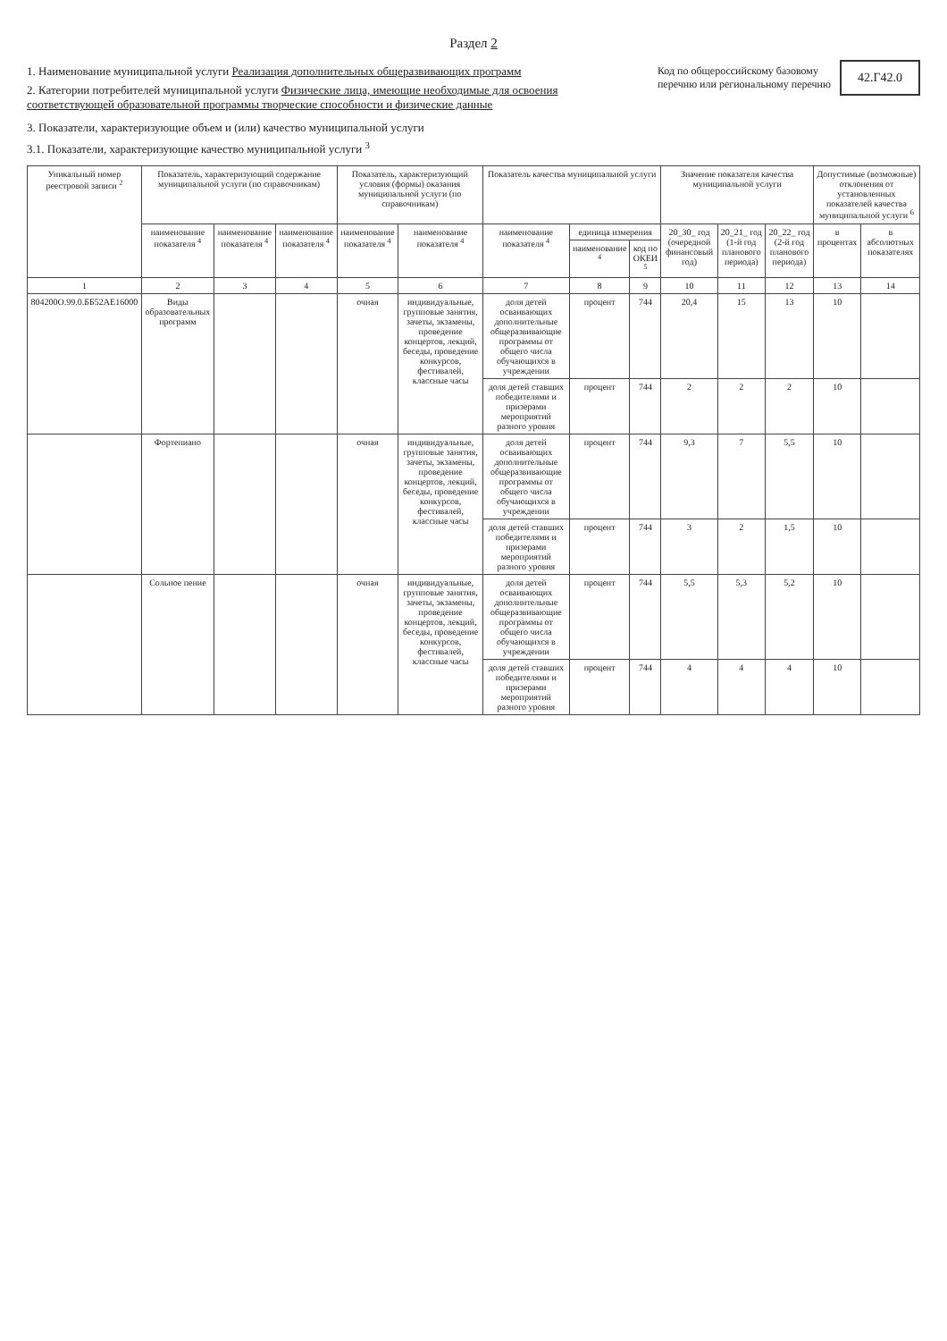Раздел 2
1. Наименование муниципальной услуги Реализация дополнительных общеразвивающих программ
2. Категории потребителей муниципальной услуги Физические лица, имеющие необходимые для освоения соответствующей образовательной программы творческие способности и физические данные
Код по общероссийскому базовому
перечню или региональному перечню
42.Г42.0
3. Показатели, характеризующие объем и (или) качество муниципальной услуги
3.1. Показатели, характеризующие качество муниципальной услуги <sup>3</sup>
| Уникальный номер реестровой записи <sup>2</sup> | Показатель, характеризующий содержание муниципальной услуги (по справочникам) | | | Показатель, характеризующий условия (формы) оказания муниципальной услуги (по справочникам) | | Показатель качества муниципальной услуги | | | Значение показателя качества муниципальной услуги | | | Допустимые (возможные) отклонения от установленных показателей качества муниципальной услуги <sup>6</sup> | |
| --- | --- | --- | --- | --- | --- | --- | --- | --- | --- | --- | --- | --- | --- |
| | наименование показателя <sup>4</sup> | наименование показателя <sup>4</sup> | наименование показателя <sup>4</sup> | наименование показателя <sup>4</sup> | наименование показателя <sup>4</sup> | наименование показателя <sup>4</sup> | единица измерения | | 20_30_ год (очередной финансовый год) | 20_21_ год (1-й год планового периода) | 20_22_ год (2-й год планового периода) | в процентах | в абсолютных показателях |
| | | | | | | | наименование <sup>4</sup> | код по ОКЕИ <sup>5</sup> | | | | | |
| 1 | 2 | 3 | 4 | 5 | 6 | 7 | 8 | 9 | 10 | 11 | 12 | 13 | 14 |
| 804200О.99.0.ББ52АЕ16000 | Виды образовательных программ | | | очная | индивидуальные, групповые занятия, зачеты, экзамены, проведение концертов, лекций, беседы, проведение конкурсов, фестивалей, классные часы | доля детей осваивающих дополнительные общеразвивающие программы от общего числа обучающихся в учреждении | процент | 744 | 20,4 | 15 | 13 | 10 | |
| | | | | | | доля детей ставших победителями и призерами мероприятий разного уровня | процент | 744 | 2 | 2 | 2 | 10 | |
| | Фортепиано | | | очная | индивидуальные, групповые занятия, зачеты, экзамены, проведение концертов, лекций, беседы, проведение конкурсов, фестивалей, классные часы | доля детей осваивающих дополнительные общеразвивающие программы от общего числа обучающихся в учреждении | процент | 744 | 9,3 | 7 | 5,5 | 10 | |
| | | | | | | доля детей ставших победителями и призерами мероприятий разного уровня | процент | 744 | 3 | 2 | 1,5 | 10 | |
| | Сольное пение | | | очная | индивидуальные, групповые занятия, зачеты, экзамены, проведение концертов, лекций, беседы, проведение конкурсов, фестивалей, классные часы | доля детей осваивающих дополнительные общеразвивающие программы от общего числа обучающихся в учреждении | процент | 744 | 5,5 | 5,3 | 5,2 | 10 | |
| | | | | | | доля детей ставших победителями и призерами мероприятий разного уровня | процент | 744 | 4 | 4 | 4 | 10 | |